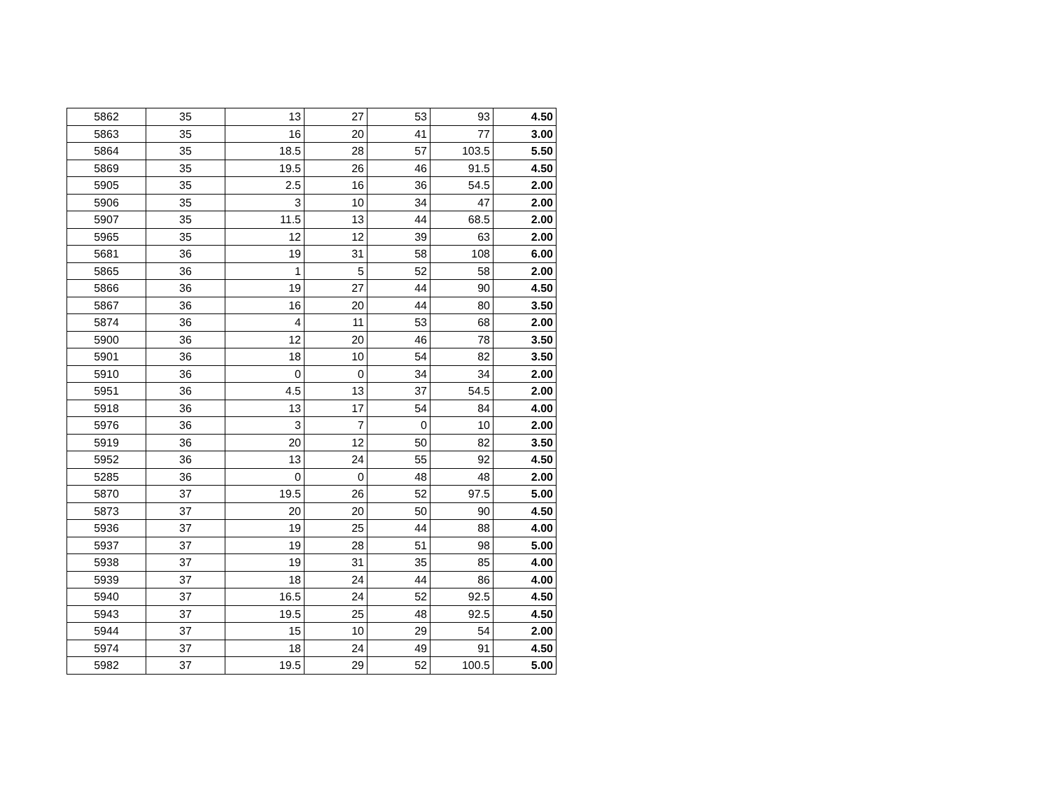| 5862 | 35 | 13 | 27 | 53 | 93 | 4.50 |
| 5863 | 35 | 16 | 20 | 41 | 77 | 3.00 |
| 5864 | 35 | 18.5 | 28 | 57 | 103.5 | 5.50 |
| 5869 | 35 | 19.5 | 26 | 46 | 91.5 | 4.50 |
| 5905 | 35 | 2.5 | 16 | 36 | 54.5 | 2.00 |
| 5906 | 35 | 3 | 10 | 34 | 47 | 2.00 |
| 5907 | 35 | 11.5 | 13 | 44 | 68.5 | 2.00 |
| 5965 | 35 | 12 | 12 | 39 | 63 | 2.00 |
| 5681 | 36 | 19 | 31 | 58 | 108 | 6.00 |
| 5865 | 36 | 1 | 5 | 52 | 58 | 2.00 |
| 5866 | 36 | 19 | 27 | 44 | 90 | 4.50 |
| 5867 | 36 | 16 | 20 | 44 | 80 | 3.50 |
| 5874 | 36 | 4 | 11 | 53 | 68 | 2.00 |
| 5900 | 36 | 12 | 20 | 46 | 78 | 3.50 |
| 5901 | 36 | 18 | 10 | 54 | 82 | 3.50 |
| 5910 | 36 | 0 | 0 | 34 | 34 | 2.00 |
| 5951 | 36 | 4.5 | 13 | 37 | 54.5 | 2.00 |
| 5918 | 36 | 13 | 17 | 54 | 84 | 4.00 |
| 5976 | 36 | 3 | 7 | 0 | 10 | 2.00 |
| 5919 | 36 | 20 | 12 | 50 | 82 | 3.50 |
| 5952 | 36 | 13 | 24 | 55 | 92 | 4.50 |
| 5285 | 36 | 0 | 0 | 48 | 48 | 2.00 |
| 5870 | 37 | 19.5 | 26 | 52 | 97.5 | 5.00 |
| 5873 | 37 | 20 | 20 | 50 | 90 | 4.50 |
| 5936 | 37 | 19 | 25 | 44 | 88 | 4.00 |
| 5937 | 37 | 19 | 28 | 51 | 98 | 5.00 |
| 5938 | 37 | 19 | 31 | 35 | 85 | 4.00 |
| 5939 | 37 | 18 | 24 | 44 | 86 | 4.00 |
| 5940 | 37 | 16.5 | 24 | 52 | 92.5 | 4.50 |
| 5943 | 37 | 19.5 | 25 | 48 | 92.5 | 4.50 |
| 5944 | 37 | 15 | 10 | 29 | 54 | 2.00 |
| 5974 | 37 | 18 | 24 | 49 | 91 | 4.50 |
| 5982 | 37 | 19.5 | 29 | 52 | 100.5 | 5.00 |